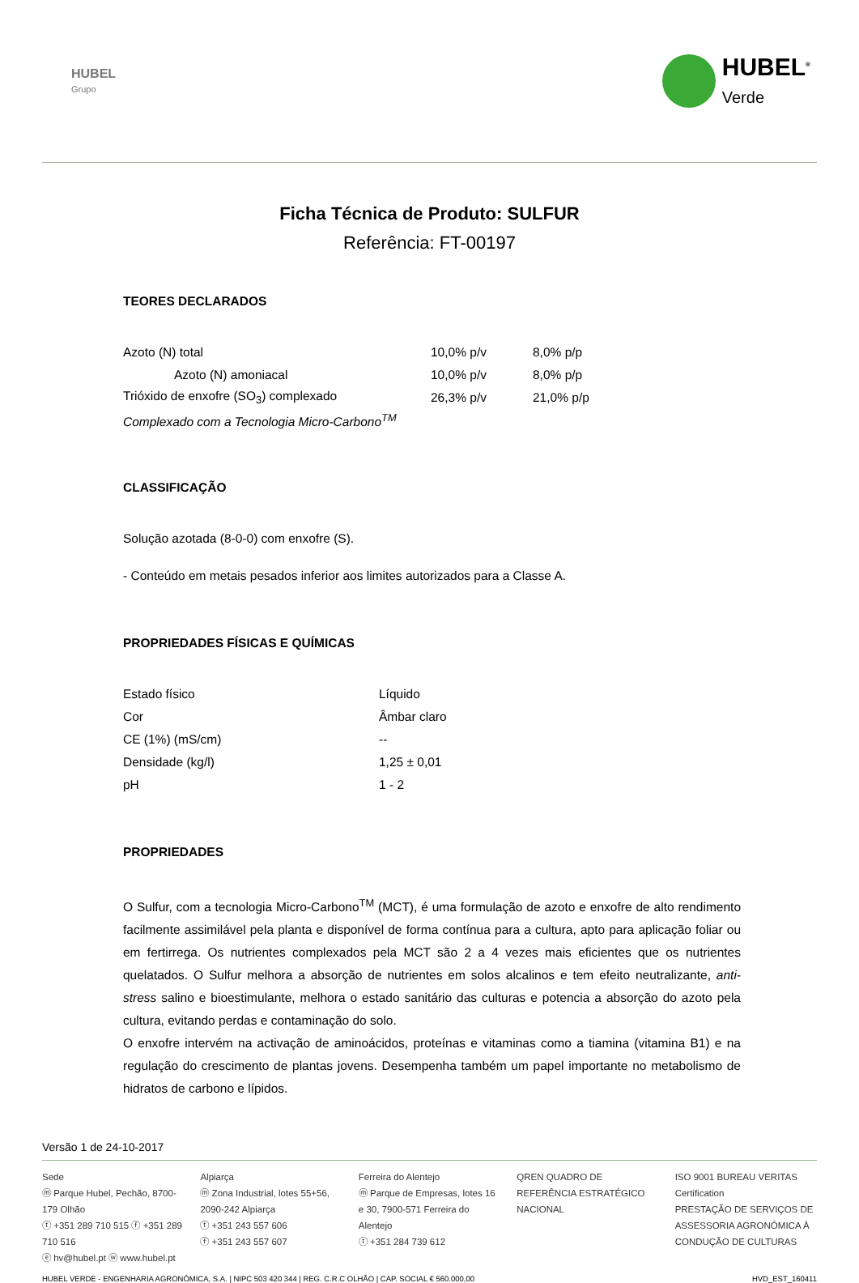HUBEL
Grupo
HUBEL<sup>®</sup>
Verde
Ficha Técnica de Produto: SULFUR
Referência: FT-00197
TEORES DECLARADOS
| Azoto (N) total | 10,0% p/v | 8,0% p/p |
| Azoto (N) amoniacal | 10,0% p/v | 8,0% p/p |
| Trióxido de enxofre (SO<sub>3</sub>) complexado | 26,3% p/v | 21,0% p/p |
| Complexado com a Tecnologia Micro-Carbono<sup>TM</sup> | | |
CLASSIFICAÇÃO
Solução azotada (8-0-0) com enxofre (S).
- Conteúdo em metais pesados inferior aos limites autorizados para a Classe A.
PROPRIEDADES FÍSICAS E QUÍMICAS
| Estado físico | Líquido |
| Cor | Âmbar claro |
| CE (1%) (mS/cm) | -- |
| Densidade (kg/l) | 1,25 ± 0,01 |
| pH | 1 - 2 |
PROPRIEDADES
O Sulfur, com a tecnologia Micro-Carbono<sup>TM</sup> (MCT), é uma formulação de azoto e enxofre de alto rendimento facilmente assimilável pela planta e disponível de forma contínua para a cultura, apto para aplicação foliar ou em fertirrega. Os nutrientes complexados pela MCT são 2 a 4 vezes mais eficientes que os nutrientes quelatados. O Sulfur melhora a absorção de nutrientes em solos alcalinos e tem efeito neutralizante, anti-stress salino e bioestimulante, melhora o estado sanitário das culturas e potencia a absorção do azoto pela cultura, evitando perdas e contaminação do solo.
O enxofre intervém na activação de aminoácidos, proteínas e vitaminas como a tiamina (vitamina B1) e na regulação do crescimento de plantas jovens. Desempenha também um papel importante no metabolismo de hidratos de carbono e lípidos.
Versão 1 de 24-10-2017
Sede
ⓜ Parque Hubel, Pechão, 8700-179 Olhão
ⓣ +351 289 710 515 ⓕ +351 289 710 516
ⓔ hv@hubel.pt ⓦ www.hubel.pt
Alpiarça
ⓜ Zona Industrial, lotes 55+56, 2090-242 Alpiarça
ⓣ +351 243 557 606
ⓕ +351 243 557 607
Ferreira do Alentejo
ⓜ Parque de Empresas, lotes 16 e 30, 7900-571 Ferreira do Alentejo
ⓣ +351 284 739 612
QREN QUADRO DE REFERÊNCIA ESTRATÉGICO NACIONAL
ISO 9001 BUREAU VERITAS Certification
PRESTAÇÃO DE SERVIÇOS DE ASSESSORIA AGRONÓMICA À CONDUÇÃO DE CULTURAS
HUBEL VERDE - ENGENHARIA AGRONÓMICA, S.A. | NIPC 503 420 344 | REG. C.R.C OLHÃO | CAP. SOCIAL € 560.000,00 HVD_EST_160411